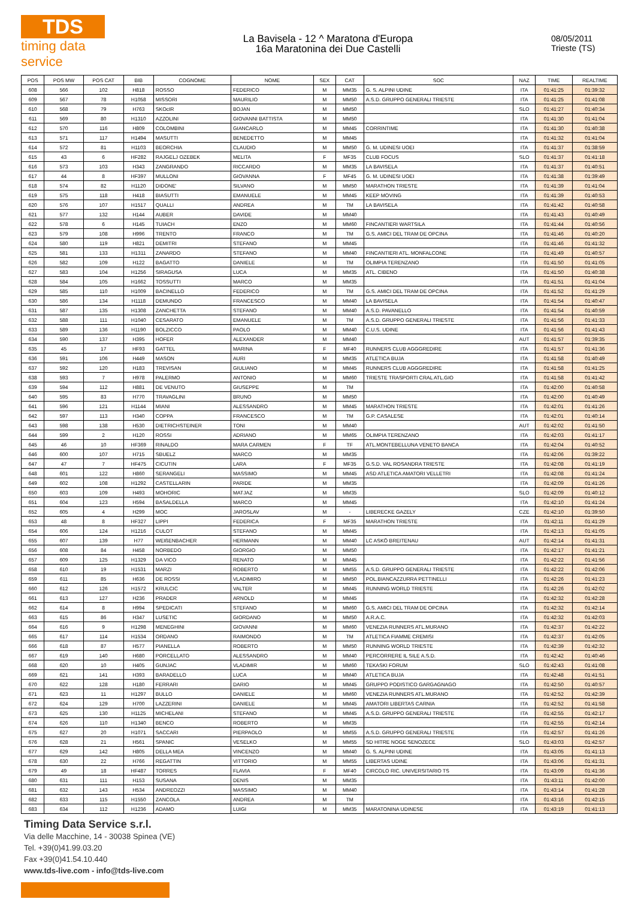TDS
timing data service
La Bavisela - 12 ^ Maratona d'Europa
16a Maratonina dei Due Castelli
08/05/2011
Trieste (TS)
| POS | POS MW | POS CAT | BIB | COGNOME | NOME | SEX | CAT | SOC | NAZ | TIME | REALTIME |
| --- | --- | --- | --- | --- | --- | --- | --- | --- | --- | --- | --- |
| 608 | 566 | 102 | H818 | ROSSO | FEDERICO | M | MM35 | G. S. ALPINI UDINE | ITA | 01:41:25 | 01:39:32 |
| 609 | 567 | 78 | H1058 | MISSORI | MAURILIO | M | MM50 | A.S.D. GRUPPO GENERALI TRIESTE | ITA | 01:41:25 | 01:41:08 |
| 610 | 568 | 79 | H763 | SKOcIR | BOJAN | M | MM50 | | SLO | 01:41:27 | 01:40:34 |
| 611 | 569 | 80 | H1310 | AZZOLINI | GIOVANNI BATTISTA | M | MM50 | | ITA | 01:41:30 | 01:41:04 |
| 612 | 570 | 116 | H809 | COLOMBINI | GIANCARLO | M | MM45 | CORRINTIME | ITA | 01:41:30 | 01:40:38 |
| 613 | 571 | 117 | H1494 | MASUTTI | BENEDETTO | M | MM45 | | ITA | 01:41:32 | 01:41:04 |
| 614 | 572 | 81 | H1103 | BEORCHIA | CLAUDIO | M | MM50 | G. M. UDINESI UOEI | ITA | 01:41:37 | 01:38:59 |
| 615 | 43 | 6 | HF282 | RAJGELJ OZEBEK | MELITA | F | MF35 | CLUB FOCUS | SLO | 01:41:37 | 01:41:18 |
| 616 | 573 | 103 | H343 | ZANGRANDO | RICCARDO | M | MM35 | LA BAVISELA | ITA | 01:41:37 | 01:40:51 |
| 617 | 44 | 8 | HF397 | MULLONI | GIOVANNA | F | MF45 | G. M. UDINESI UOEI | ITA | 01:41:38 | 01:39:49 |
| 618 | 574 | 82 | H1120 | DIDONE' | SILVANO | M | MM50 | MARATHON TRIESTE | ITA | 01:41:39 | 01:41:04 |
| 619 | 575 | 118 | H418 | BIASUTTI | EMANUELE | M | MM45 | KEEP MOVING | ITA | 01:41:39 | 01:40:53 |
| 620 | 576 | 107 | H1517 | QUALLI | ANDREA | M | TM | LA BAVISELA | ITA | 01:41:42 | 01:40:58 |
| 621 | 577 | 132 | H144 | AUBER | DAVIDE | M | MM40 | | ITA | 01:41:43 | 01:40:49 |
| 622 | 578 | 6 | H145 | TUIACH | ENZO | M | MM60 | FINCANTIERI WARTSILA | ITA | 01:41:44 | 01:40:56 |
| 623 | 579 | 108 | H996 | TRENTO | FRANCO | M | TM | G.S. AMICI DEL TRAM DE OPCINA | ITA | 01:41:46 | 01:40:20 |
| 624 | 580 | 119 | H821 | DEMITRI | STEFANO | M | MM45 | | ITA | 01:41:46 | 01:41:32 |
| 625 | 581 | 133 | H1311 | ZANARDO | STEFANO | M | MM40 | FINCANTIERI ATL. MONFALCONE | ITA | 01:41:49 | 01:40:57 |
| 626 | 582 | 109 | H122 | BAGATTO | DANIELE | M | TM | OLIMPIA TERENZANO | ITA | 01:41:50 | 01:41:05 |
| 627 | 583 | 104 | H1256 | SIRAGUSA | LUCA | M | MM35 | ATL. CIBENO | ITA | 01:41:50 | 01:40:38 |
| 628 | 584 | 105 | H1662 | TOSSUTTI | MARCO | M | MM35 | | ITA | 01:41:51 | 01:41:04 |
| 629 | 585 | 110 | H1009 | BACINELLO | FEDERICO | M | TM | G.S. AMICI DEL TRAM DE OPCINA | ITA | 01:41:52 | 01:41:29 |
| 630 | 586 | 134 | H1118 | DEMUNDO | FRANCESCO | M | MM40 | LA BAVISELA | ITA | 01:41:54 | 01:40:47 |
| 631 | 587 | 135 | H1308 | ZANCHETTA | STEFANO | M | MM40 | A.S.D. PAVANELLO | ITA | 01:41:54 | 01:40:59 |
| 632 | 588 | 111 | H1040 | CESARATO | EMANUELE | M | TM | A.S.D. GRUPPO GENERALI TRIESTE | ITA | 01:41:56 | 01:41:33 |
| 633 | 589 | 136 | H1190 | BOLZICCO | PAOLO | M | MM40 | C.U.S. UDINE | ITA | 01:41:56 | 01:41:43 |
| 634 | 590 | 137 | H395 | HOFER | ALEXANDER | M | MM40 | | AUT | 01:41:57 | 01:39:35 |
| 635 | 45 | 17 | HF93 | GATTEL | MARINA | F | MF40 | RUNNERS CLUB AGGGREDIRE | ITA | 01:41:57 | 01:41:36 |
| 636 | 591 | 106 | H449 | MASON | AURI | M | MM35 | ATLETICA BUJA | ITA | 01:41:58 | 01:40:49 |
| 637 | 592 | 120 | H183 | TREVISAN | GIULIANO | M | MM45 | RUNNERS CLUB AGGGREDIRE | ITA | 01:41:58 | 01:41:25 |
| 638 | 593 | 7 | H978 | PALERMO | ANTONIO | M | MM60 | TRIESTE TRASPORTI CRAL ATL.GIO | ITA | 01:41:58 | 01:41:42 |
| 639 | 594 | 112 | H881 | DE VENUTO | GIUSEPPE | M | TM | | ITA | 01:42:00 | 01:40:58 |
| 640 | 595 | 83 | H770 | TRAVAGLINI | BRUNO | M | MM50 | | ITA | 01:42:00 | 01:40:49 |
| 641 | 596 | 121 | H1144 | MIANI | ALESSANDRO | M | MM45 | MARATHON TRIESTE | ITA | 01:42:01 | 01:41:26 |
| 642 | 597 | 113 | H340 | COPPA | FRANCESCO | M | TM | G.P. CASALESE | ITA | 01:42:01 | 01:40:14 |
| 643 | 598 | 138 | H530 | DIETRICHSTEINER | TONI | M | MM40 | | AUT | 01:42:02 | 01:41:50 |
| 644 | 599 | 2 | H120 | ROSSI | ADRIANO | M | MM65 | OLIMPIA TERENZANO | ITA | 01:42:03 | 01:41:17 |
| 645 | 46 | 10 | HF369 | RINALDO | MARA CARMEN | F | TF | ATL.MONTEBELLUNA VENETO BANCA | ITA | 01:42:04 | 01:40:52 |
| 646 | 600 | 107 | H715 | SBUELZ | MARCO | M | MM35 | | ITA | 01:42:06 | 01:39:22 |
| 647 | 47 | 7 | HF475 | CICUTIN | LARA | F | MF35 | G.S.D. VAL ROSANDRA TRIESTE | ITA | 01:42:08 | 01:41:19 |
| 648 | 601 | 122 | H860 | SERANGELI | MASSIMO | M | MM45 | ASD ATLETICA AMATORI VELLETRI | ITA | 01:42:08 | 01:41:24 |
| 649 | 602 | 108 | H1292 | CASTELLARIN | PARIDE | M | MM35 | | ITA | 01:42:09 | 01:41:26 |
| 650 | 603 | 109 | H493 | MOHORIC | MATJAZ | M | MM35 | | SLO | 01:42:09 | 01:40:12 |
| 651 | 604 | 123 | H594 | BASALDELLA | MARCO | M | MM45 | | ITA | 01:42:10 | 01:41:24 |
| 652 | 605 | 4 | H299 | MOC | JAROSLAV | M | - | LIBERECKE GAZELY | CZE | 01:42:10 | 01:39:50 |
| 653 | 48 | 8 | HF327 | LIPPI | FEDERICA | F | MF35 | MARATHON TRIESTE | ITA | 01:42:11 | 01:41:29 |
| 654 | 606 | 124 | H1216 | CULOT | STEFANO | M | MM45 | | ITA | 01:42:13 | 01:41:05 |
| 655 | 607 | 139 | H77 | WEIßENBACHER | HERMANN | M | MM40 | LC ASKÖ BREITENAU | AUT | 01:42:14 | 01:41:31 |
| 656 | 608 | 84 | H458 | NORBEDO | GIORGIO | M | MM50 | | ITA | 01:42:17 | 01:41:21 |
| 657 | 609 | 125 | H1329 | DA VICO | RENATO | M | MM45 | | ITA | 01:42:22 | 01:41:56 |
| 658 | 610 | 19 | H1531 | MARZI | ROBERTO | M | MM55 | A.S.D. GRUPPO GENERALI TRIESTE | ITA | 01:42:22 | 01:42:06 |
| 659 | 611 | 85 | H636 | DE ROSSI | VLADIMIRO | M | MM50 | POL.BIANCAZZURRA PETTINELLI | ITA | 01:42:26 | 01:41:23 |
| 660 | 612 | 126 | H1572 | KRULCIC | VALTER | M | MM45 | RUNNING WORLD TRIESTE | ITA | 01:42:26 | 01:42:02 |
| 661 | 613 | 127 | H236 | PRADER | ARNOLD | M | MM45 | | ITA | 01:42:32 | 01:42:28 |
| 662 | 614 | 8 | H994 | SPEDICATI | STEFANO | M | MM60 | G.S. AMICI DEL TRAM DE OPCINA | ITA | 01:42:32 | 01:42:14 |
| 663 | 615 | 86 | H347 | LUSETIC | GIORDANO | M | MM50 | A.R.A.C. | ITA | 01:42:32 | 01:42:03 |
| 664 | 616 | 9 | H1298 | MENEGHINI | GIOVANNI | M | MM60 | VENEZIA RUNNERS ATL.MURANO | ITA | 01:42:37 | 01:42:22 |
| 665 | 617 | 114 | H1534 | ORDANO | RAIMONDO | M | TM | ATLETICA FIAMME CREMISI | ITA | 01:42:37 | 01:42:05 |
| 666 | 618 | 87 | H577 | PIANELLA | ROBERTO | M | MM50 | RUNNING WORLD TRIESTE | ITA | 01:42:39 | 01:42:32 |
| 667 | 619 | 140 | H680 | PORCELLATO | ALESSANDRO | M | MM40 | PERCORRERE IL SILE A.S.D. | ITA | 01:42:42 | 01:40:46 |
| 668 | 620 | 10 | H405 | GUNJAC | VLADIMIR | M | MM60 | TEKASKI FORUM | SLO | 01:42:43 | 01:41:08 |
| 669 | 621 | 141 | H393 | BARADELLO | LUCA | M | MM40 | ATLETICA BUJA | ITA | 01:42:48 | 01:41:51 |
| 670 | 622 | 128 | H180 | FERRARI | DARIO | M | MM45 | GRUPPO PODISTICO GARGAGNAGO | ITA | 01:42:50 | 01:40:57 |
| 671 | 623 | 11 | H1297 | BULLO | DANIELE | M | MM60 | VENEZIA RUNNERS ATL.MURANO | ITA | 01:42:52 | 01:42:39 |
| 672 | 624 | 129 | H700 | LAZZERINI | DANIELE | M | MM45 | AMATORI LIBERTAS CARNIA | ITA | 01:42:52 | 01:41:58 |
| 673 | 625 | 130 | H1125 | MICHELANI | STEFANO | M | MM45 | A.S.D. GRUPPO GENERALI TRIESTE | ITA | 01:42:55 | 01:42:17 |
| 674 | 626 | 110 | H1340 | BENCO | ROBERTO | M | MM35 | | ITA | 01:42:55 | 01:42:14 |
| 675 | 627 | 20 | H1071 | SACCARI | PIERPAOLO | M | MM55 | A.S.D. GRUPPO GENERALI TRIESTE | ITA | 01:42:57 | 01:41:26 |
| 676 | 628 | 21 | H561 | SPANIC | VESELKO | M | MM55 | SD HITRE NOGE SENOZECE | SLO | 01:43:03 | 01:42:57 |
| 677 | 629 | 142 | H805 | DELLA MEA | VINCENZO | M | MM40 | G. S. ALPINI UDINE | ITA | 01:43:05 | 01:41:13 |
| 678 | 630 | 22 | H766 | REGATTIN | VITTORIO | M | MM55 | LIBERTAS UDINE | ITA | 01:43:06 | 01:41:31 |
| 679 | 49 | 18 | HF487 | TORRES | FLAVIA | F | MF40 | CIRCOLO RIC. UNIVERSITARIO TS | ITA | 01:43:09 | 01:41:36 |
| 680 | 631 | 111 | H153 | SUSANA | DENIS | M | MM35 | | ITA | 01:43:11 | 01:42:00 |
| 681 | 632 | 143 | H534 | ANDREOZZI | MASSIMO | M | MM40 | | ITA | 01:43:14 | 01:41:28 |
| 682 | 633 | 115 | H1550 | ZANCOLA | ANDREA | M | TM | | ITA | 01:43:16 | 01:42:15 |
| 683 | 634 | 112 | H1236 | ADAMO | LUIGI | M | MM35 | MARATONINA UDINESE | ITA | 01:43:19 | 01:41:13 |
Timing Data Service s.r.l.
Via delle Macchine, 14 - 30038 Spinea (VE)
Tel. +39(0)41.99.03.20
Fax +39(0)41.54.10.440
www.tds-live.com - info@tds-live.com